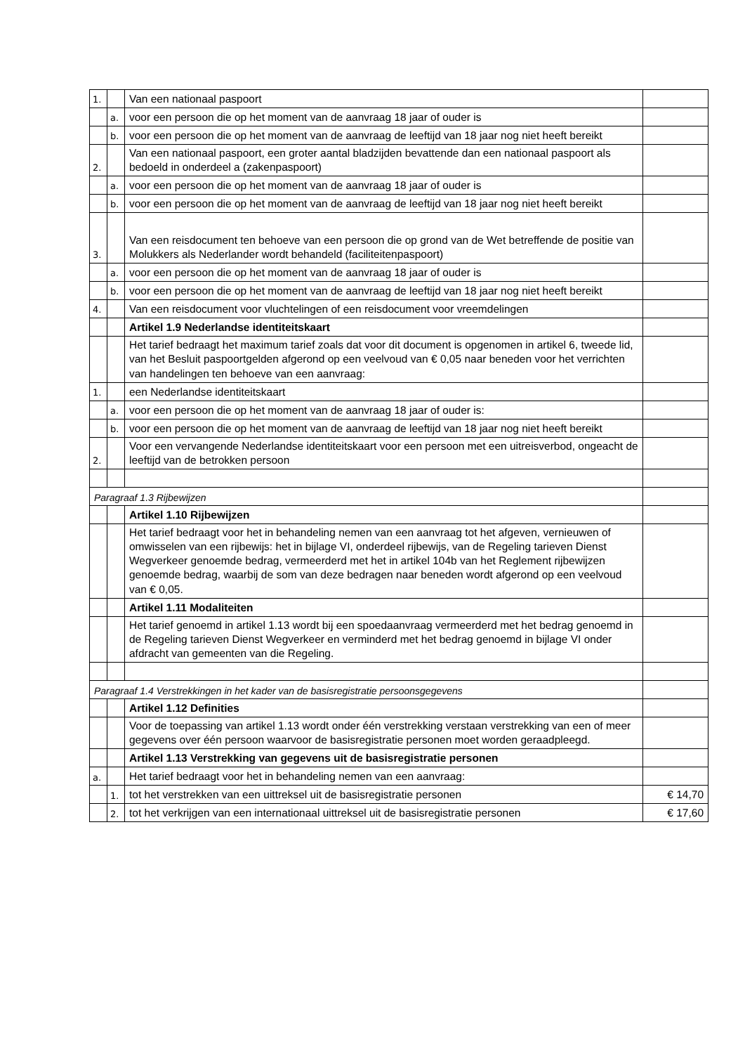| 1. | | Van een nationaal paspoort | |
| | a. | voor een persoon die op het moment van de aanvraag 18 jaar of ouder is | |
| | b. | voor een persoon die op het moment van de aanvraag de leeftijd van 18 jaar nog niet heeft bereikt | |
| 2. | | Van een nationaal paspoort, een groter aantal bladzijden bevattende dan een nationaal paspoort als bedoeld in onderdeel a (zakenpaspoort) | |
| | a. | voor een persoon die op het moment van de aanvraag 18 jaar of ouder is | |
| | b. | voor een persoon die op het moment van de aanvraag de leeftijd van 18 jaar nog niet heeft bereikt | |
| 3. | | Van een reisdocument ten behoeve van een persoon die op grond van de Wet betreffende de positie van Molukkers als Nederlander wordt behandeld (faciliteitenpaspoort) | |
| | a. | voor een persoon die op het moment van de aanvraag 18 jaar of ouder is | |
| | b. | voor een persoon die op het moment van de aanvraag de leeftijd van 18 jaar nog niet heeft bereikt | |
| 4. | | Van een reisdocument voor vluchtelingen of een reisdocument voor vreemdelingen | |
| | | Artikel 1.9 Nederlandse identiteitskaart | |
| | | Het tarief bedraagt het maximum tarief zoals dat voor dit document is opgenomen in artikel 6, tweede lid, van het Besluit paspoortgelden afgerond op een veelvoud van € 0,05 naar beneden voor het verrichten van handelingen ten behoeve van een aanvraag: | |
| 1. | | een Nederlandse identiteitskaart | |
| | a. | voor een persoon die op het moment van de aanvraag 18 jaar of ouder is: | |
| | b. | voor een persoon die op het moment van de aanvraag de leeftijd van 18 jaar nog niet heeft bereikt | |
| 2. | | Voor een vervangende Nederlandse identiteitskaart voor een persoon met een uitreisverbod, ongeacht de leeftijd van de betrokken persoon | |
| Paragraaf 1.3 Rijbewijzen | | | |
| | | Artikel 1.10 Rijbewijzen | |
| | | Het tarief bedraagt voor het in behandeling nemen van een aanvraag tot het afgeven, vernieuwen of omwisselen van een rijbewijs: het in bijlage VI, onderdeel rijbewijs, van de Regeling tarieven Dienst Wegverkeer genoemde bedrag, vermeerderd met het in artikel 104b van het Reglement rijbewijzen genoemde bedrag, waarbij de som van deze bedragen naar beneden wordt afgerond op een veelvoud van € 0,05. | |
| | | Artikel 1.11 Modaliteiten | |
| | | Het tarief genoemd in artikel 1.13 wordt bij een spoedaanvraag vermeerderd met het bedrag genoemd in de Regeling tarieven Dienst Wegverkeer en verminderd met het bedrag genoemd in bijlage VI onder afdracht van gemeenten van die Regeling. | |
| Paragraaf 1.4 Verstrekkingen in het kader van de basisregistratie persoonsgegevens | | | |
| | | Artikel 1.12 Definities | |
| | | Voor de toepassing van artikel 1.13 wordt onder één verstrekking verstaan verstrekking van een of meer gegevens over één persoon waarvoor de basisregistratie personen moet worden geraadpleegd. | |
| | | Artikel 1.13 Verstrekking van gegevens uit de basisregistratie personen | |
| a. | | Het tarief bedraagt voor het in behandeling nemen van een aanvraag: | |
| | 1. | tot het verstrekken van een uittreksel uit de basisregistratie personen | € 14,70 |
| | 2. | tot het verkrijgen van een internationaal uittreksel uit de basisregistratie personen | € 17,60 |